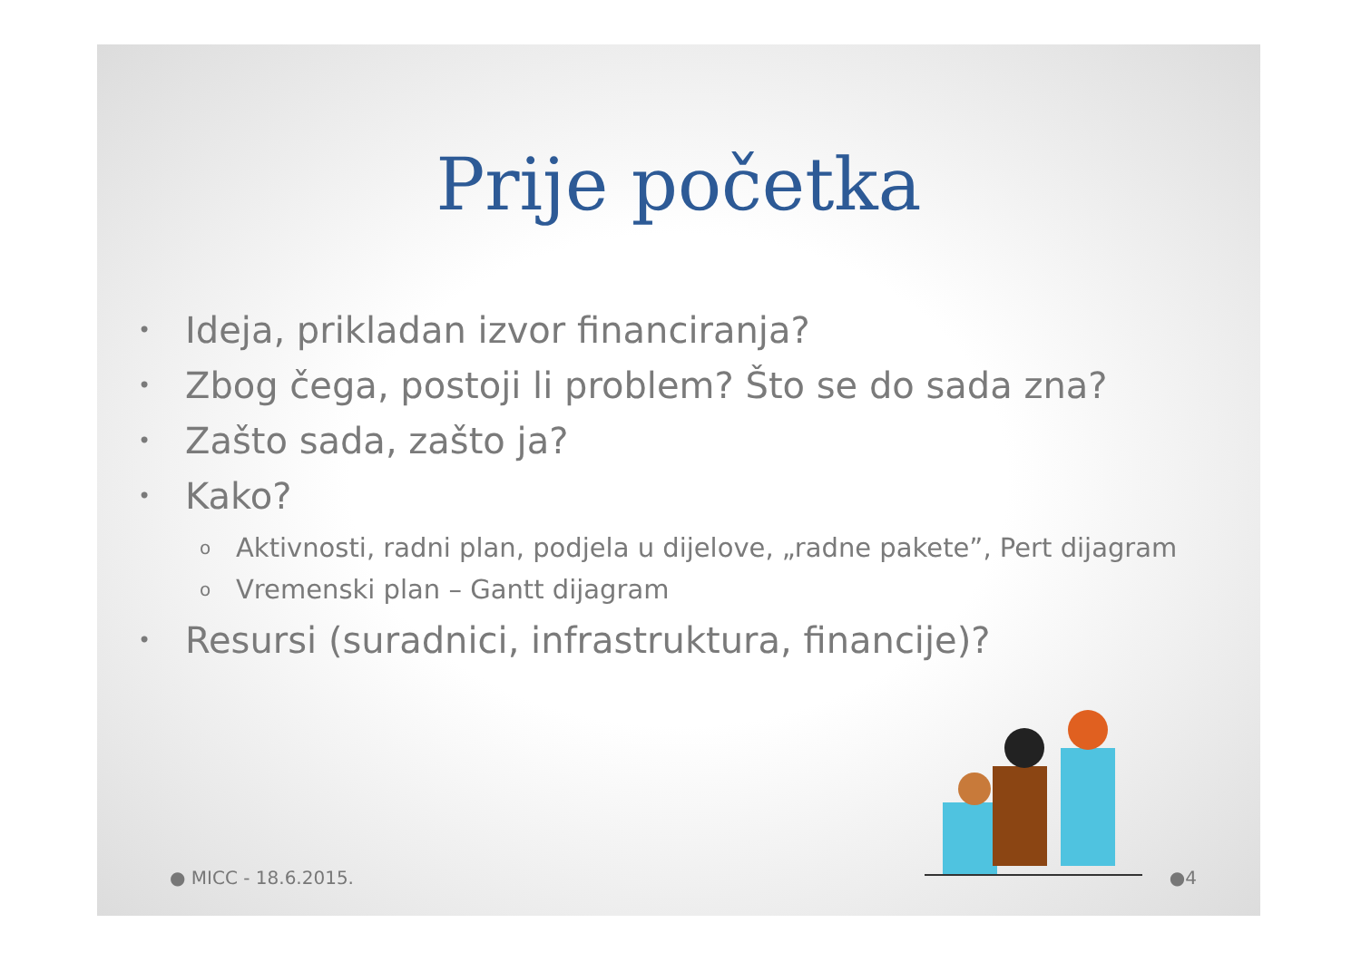Prije početka
• Ideja, prikladan izvor financiranja?
• Zbog čega, postoji li problem? Što se do sada zna?
• Zašto sada, zašto ja?
• Kako?
o Aktivnosti, radni plan, podjela u dijelove, „radne pakete”, Pert dijagram
o Vremenski plan – Gantt dijagram
• Resursi (suradnici, infrastruktura, financije)?
● MICC - 18.6.2015. ●4